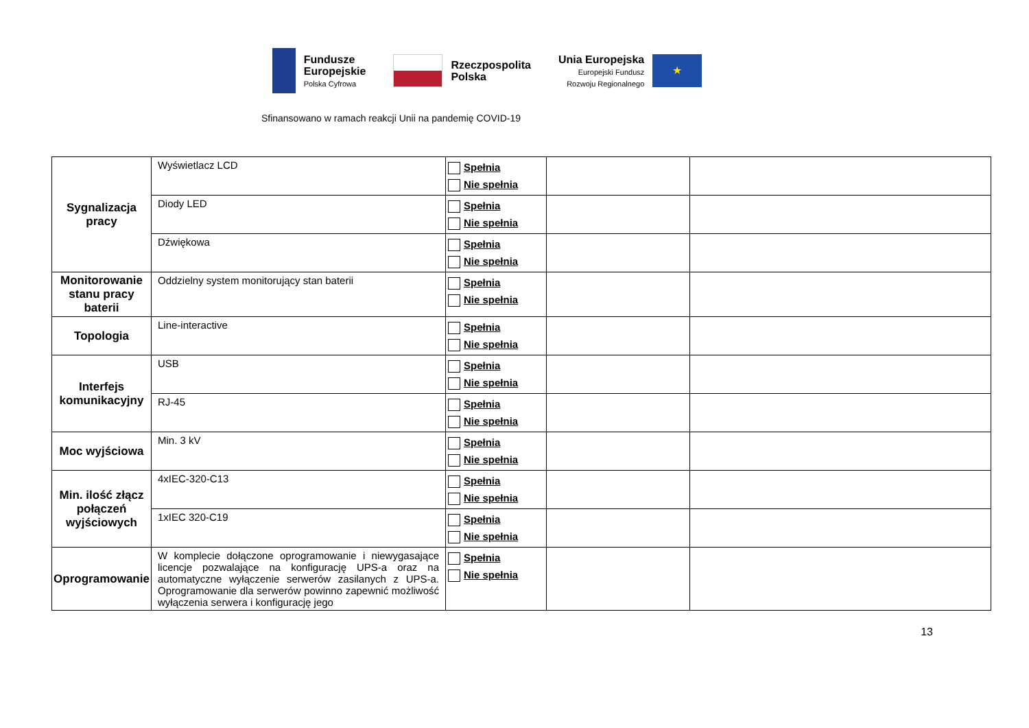Fundusze
Europejskie
Polska Cyfrowa
Rzeczpospolita
Polska
Unia Europejska
Europejski Fundusz
Rozwoju Regionalnego
★
Sfinansowano w ramach reakcji Unii na pandemię COVID-19
| Sygnalizacja pracy | Wyświetlacz LCD | Spełnia Nie spełnia | | |
| | Diody LED | Spełnia Nie spełnia | | |
| | Dźwiękowa | Spełnia Nie spełnia | | |
| Monitorowanie stanu pracy baterii | Oddzielny system monitorujący stan baterii | Spełnia Nie spełnia | | |
| Topologia | Line-interactive | Spełnia Nie spełnia | | |
| Interfejs komunikacyjny | USB | Spełnia Nie spełnia | | |
| | RJ-45 | Spełnia Nie spełnia | | |
| Moc wyjściowa | Min. 3 kV | Spełnia Nie spełnia | | |
| Min. ilość złącz połączeń wyjściowych | 4xIEC-320-C13 | Spełnia Nie spełnia | | |
| | 1xIEC 320-C19 | Spełnia Nie spełnia | | |
| Oprogramowanie | W komplecie dołączone oprogramowanie i niewygasające licencje pozwalające na konfigurację UPS-a oraz na automatyczne wyłączenie serwerów zasilanych z UPS-a. Oprogramowanie dla serwerów powinno zapewnić możliwość wyłączenia serwera i konfigurację jego | Spełnia Nie spełnia | | |
13